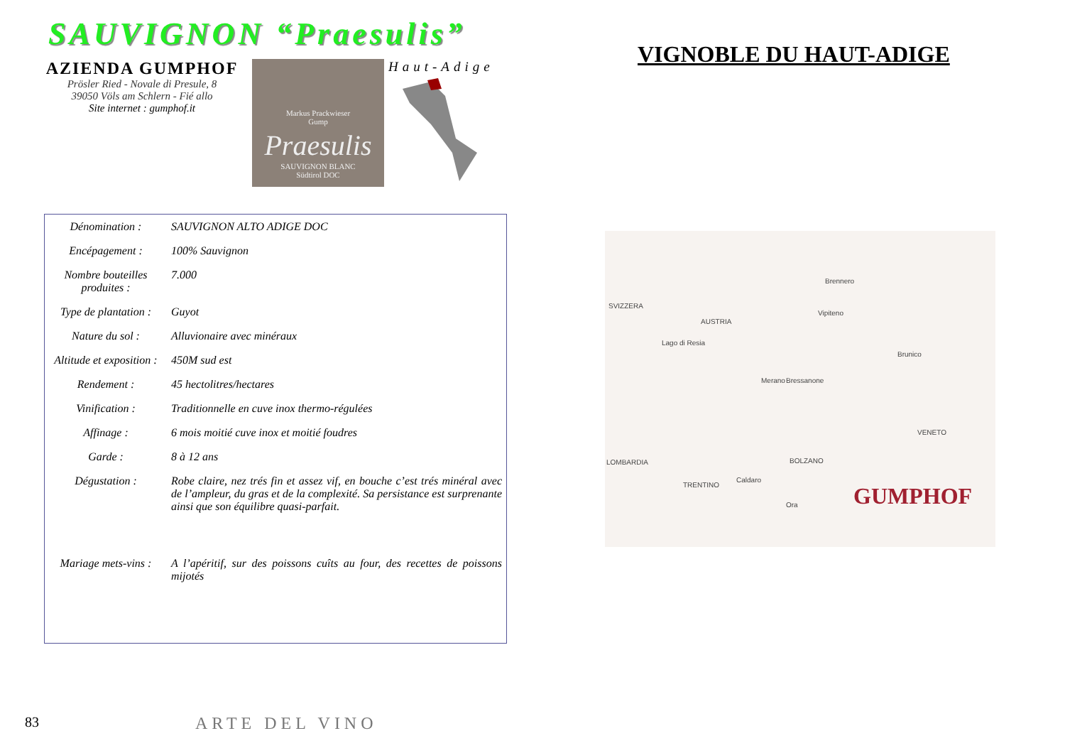SAUVIGNON “Praesulis”
AZIENDA GUMPHOF
Prösler Ried - Novale di Presule, 8
39050 Völs am Schlern - Fié allo
Site internet : gumphof.it
Markus Prackwieser
Gump
Praesulis
SAUVIGNON BLANC
Südtirol DOC
Haut-Adige
| Dénomination : | SAUVIGNON ALTO ADIGE DOC |
| Encépagement : | 100% Sauvignon |
| Nombre bouteilles produites : | 7.000 |
| Type de plantation : | Guyot |
| Nature du sol : | Alluvionaire avec minéraux |
| Altitude et exposition : | 450M sud est |
| Rendement : | 45 hectolitres/hectares |
| Vinification : | Traditionnelle en cuve inox thermo-régulées |
| Affinage : | 6 mois moitié cuve inox et moitié foudres |
| Garde : | 8 à 12 ans |
| Dégustation : | Robe claire, nez trés fin et assez vif, en bouche c’est trés minéral avec de l’ampleur, du gras et de la complexité. Sa persistance est surprenante ainsi que son équilibre quasi-parfait. |
| Mariage mets-vins : | A l’apéritif, sur des poissons cuîts au four, des recettes de poissons mijotés |
VIGNOBLE DU HAUT-ADIGE
SVIZZERA
AUSTRIA
Brennero
Vipiteno
Lago di Resia
Brunico
Bressanone Merano
VENETO
LOMBARDIA BOLZANO
TRENTINO
Caldaro
Ora GUMPHOF
83 ARTE DEL VINO